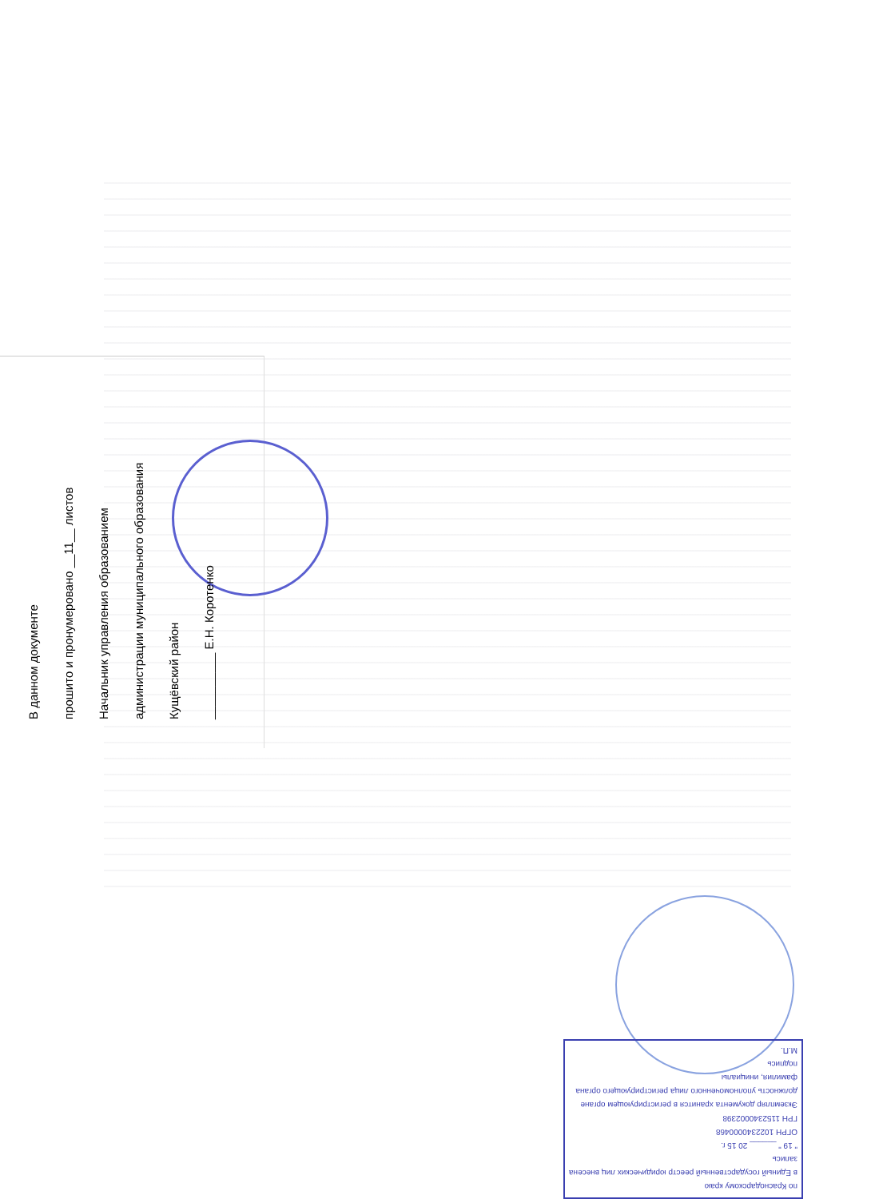В данном документе
прошито и пронумеровано __11__ листов
Начальник управления образованием
администрации муниципального образования
Кущёвский район
__________ Е.Н. Коротенко
по Краснодарскому краю
в Единый государственный реестр юридических лиц внесена запись
" 19 " ______ 20 15 г.
ОГРН 1022340000468
ГРН 1152340002398
Экземпляр документа хранится в регистрирующем органе
должность уполномоченного лица регистрирующего органа
фамилия, инициалы
подпись
М.П.